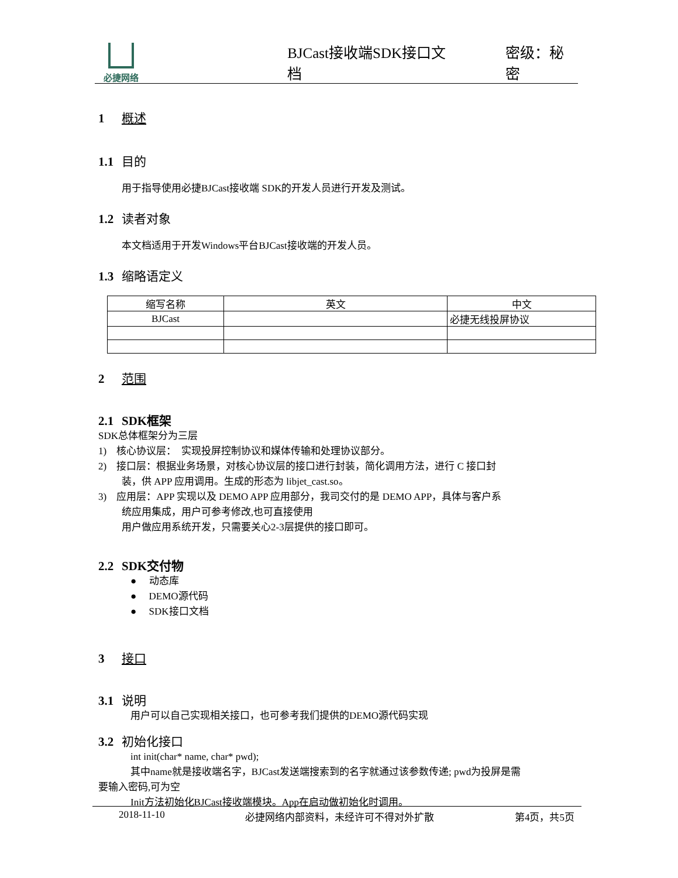必捷网络
BJCast接收端SDK接口文档
密级：秘密
1 概述
1.1 目的
用于指导使用必捷BJCast接收端 SDK的开发人员进行开发及测试。
1.2 读者对象
本文档适用于开发Windows平台BJCast接收端的开发人员。
1.3 缩略语定义
| 缩写名称 | 英文 | 中文 |
| BJCast | | 必捷无线投屏协议 |
2 范围
2.1 SDK框架
SDK总体框架分为三层
1) 核心协议层： 实现投屏控制协议和媒体传输和处理协议部分。
2) 接口层：根据业务场景，对核心协议层的接口进行封装，简化调用方法，进行 C 接口封
装，供 APP 应用调用。生成的形态为 libjet_cast.so。
3) 应用层：APP 实现以及 DEMO APP 应用部分，我司交付的是 DEMO APP，具体与客户系
统应用集成，用户可参考修改,也可直接使用
用户做应用系统开发，只需要关心2-3层提供的接口即可。
2.2 SDK交付物
● 动态库
● DEMO源代码
● SDK接口文档
3 接口
3.1 说明
用户可以自己实现相关接口，也可参考我们提供的DEMO源代码实现
3.2 初始化接口
int init(char* name, char* pwd);
其中name就是接收端名字，BJCast发送端搜索到的名字就通过该参数传递; pwd为投屏是需
要输入密码,可为空
Init方法初始化BJCast接收端模块。App在启动做初始化时调用。
2018-11-10 必捷网络内部资料，未经许可不得对外扩散 第4页，共5页